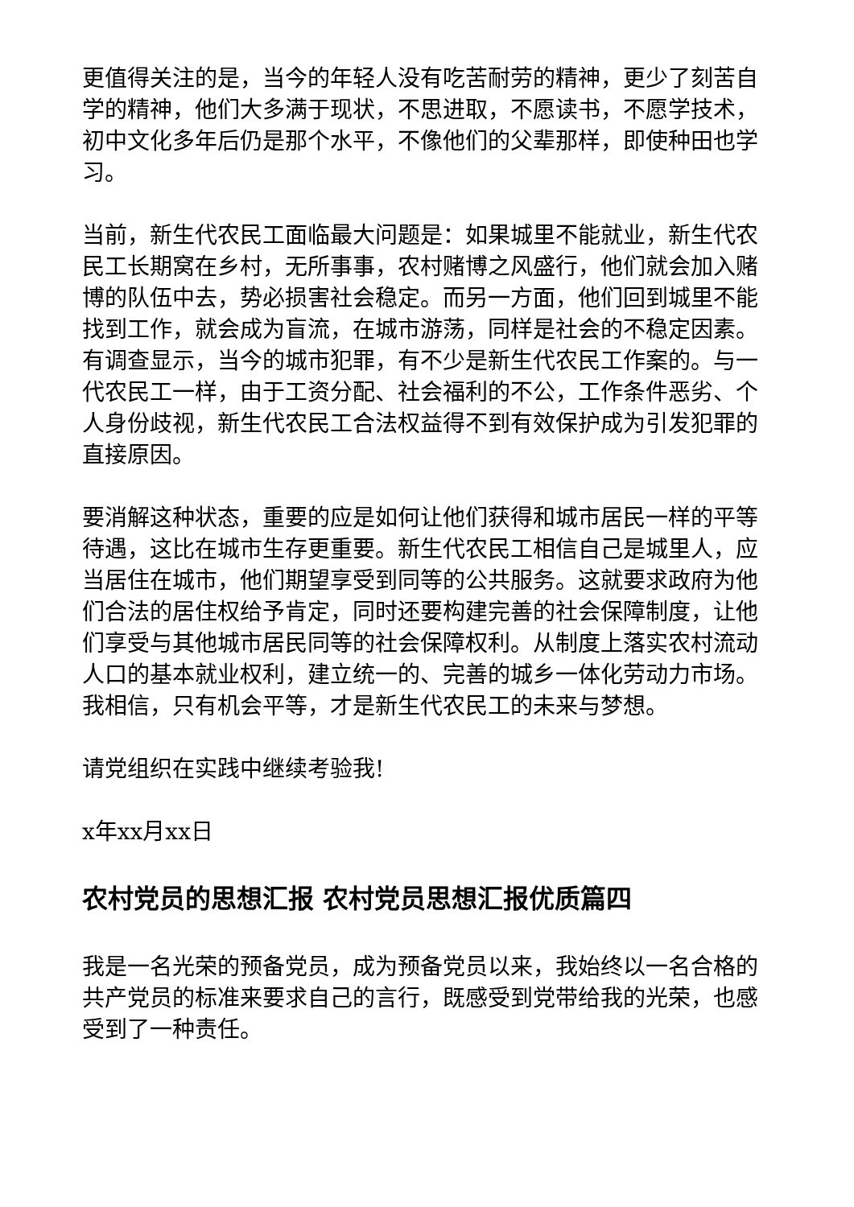更值得关注的是，当今的年轻人没有吃苦耐劳的精神，更少了刻苦自学的精神，他们大多满于现状，不思进取，不愿读书，不愿学技术，初中文化多年后仍是那个水平，不像他们的父辈那样，即使种田也学习。
当前，新生代农民工面临最大问题是：如果城里不能就业，新生代农民工长期窝在乡村，无所事事，农村赌博之风盛行，他们就会加入赌博的队伍中去，势必损害社会稳定。而另一方面，他们回到城里不能找到工作，就会成为盲流，在城市游荡，同样是社会的不稳定因素。有调查显示，当今的城市犯罪，有不少是新生代农民工作案的。与一代农民工一样，由于工资分配、社会福利的不公，工作条件恶劣、个人身份歧视，新生代农民工合法权益得不到有效保护成为引发犯罪的直接原因。
要消解这种状态，重要的应是如何让他们获得和城市居民一样的平等待遇，这比在城市生存更重要。新生代农民工相信自己是城里人，应当居住在城市，他们期望享受到同等的公共服务。这就要求政府为他们合法的居住权给予肯定，同时还要构建完善的社会保障制度，让他们享受与其他城市居民同等的社会保障权利。从制度上落实农村流动人口的基本就业权利，建立统一的、完善的城乡一体化劳动力市场。我相信，只有机会平等，才是新生代农民工的未来与梦想。
请党组织在实践中继续考验我!
x年xx月xx日
农村党员的思想汇报 农村党员思想汇报优质篇四
我是一名光荣的预备党员，成为预备党员以来，我始终以一名合格的共产党员的标准来要求自己的言行，既感受到党带给我的光荣，也感受到了一种责任。